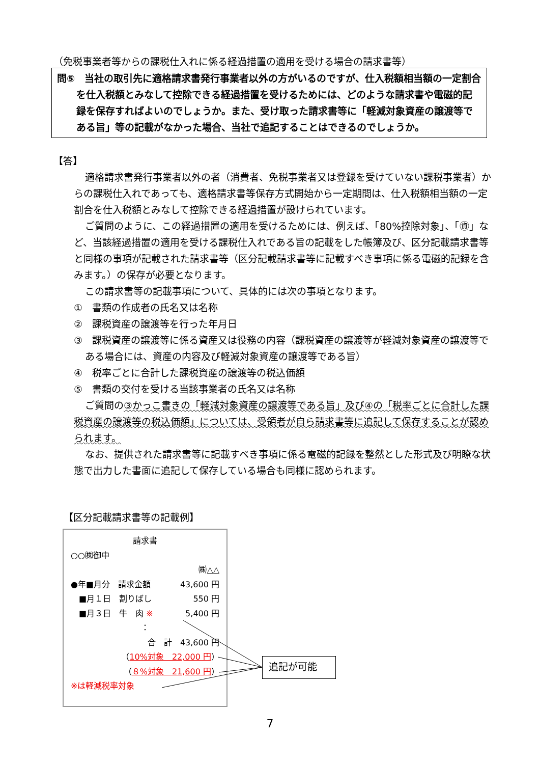（免税事業者等からの課税仕入れに係る経過措置の適用を受ける場合の請求書等）
問⑤　当社の取引先に適格請求書発行事業者以外の方がいるのですが、仕入税額相当額の一定割合を仕入税額とみなして控除できる経過措置を受けるためには、どのような請求書や電磁的記録を保存すればよいのでしょうか。また、受け取った請求書等に「軽減対象資産の譲渡等である旨」等の記載がなかった場合、当社で追記することはできるのでしょうか。
【答】
適格請求書発行事業者以外の者（消費者、免税事業者又は登録を受けていない課税事業者）からの課税仕入れであっても、適格請求書等保存方式開始から一定期間は、仕入税額相当額の一定割合を仕入税額とみなして控除できる経過措置が設けられています。
ご質問のように、この経過措置の適用を受けるためには、例えば、「80%控除対象」、「㊮」など、当該経過措置の適用を受ける課税仕入れである旨の記載をした帳簿及び、区分記載請求書等と同様の事項が記載された請求書等（区分記載請求書等に記載すべき事項に係る電磁的記録を含みます。）の保存が必要となります。
この請求書等の記載事項について、具体的には次の事項となります。
①　書類の作成者の氏名又は名称
②　課税資産の譲渡等を行った年月日
③　課税資産の譲渡等に係る資産又は役務の内容（課税資産の譲渡等が軽減対象資産の譲渡等である場合には、資産の内容及び軽減対象資産の譲渡等である旨）
④　税率ごとに合計した課税資産の譲渡等の税込価額
⑤　書類の交付を受ける当該事業者の氏名又は名称
ご質問の③かっこ書きの「軽減対象資産の譲渡等である旨」及び④の「税率ごとに合計した課税資産の譲渡等の税込価額」については、受領者が自ら請求書等に追記して保存することが認められます。
なお、提供された請求書等に記載すべき事項に係る電磁的記録を整然とした形式及び明瞭な状態で出力した書面に追記して保存している場合も同様に認められます。
【区分記載請求書等の記載例】
請求書
○○㈱御中
㈱△△
●年■月分　請求金額 43,600 円
　■月１日　割りばし 550 円
　■月３日　牛　肉 ※ 5,400 円
：
合　計　43,600 円
（10%対象　22,000 円）
（８%対象　21,600 円）
※は軽減税率対象
追記が可能
7